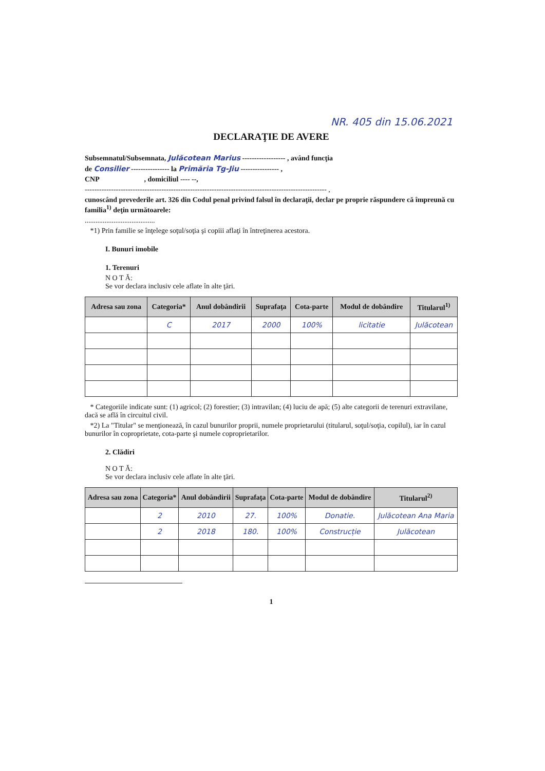NR. 405 din 15.06.2021
DECLARAŢIE DE AVERE
Subsemnatul/Subsemnata, Julăcotean Marius ------------------ , având funcţia
de Consilier ---------------- la Primăria Tg-Jiu ---------------- ,
CNP , domiciliul ---- --,
----------------------------------------------------------------------------------------------------- ,
cunoscând prevederile art. 326 din Codul penal privind falsul în declaraţii, declar pe proprie răspundere că împreună cu familia<sup>1)</sup> deţin următoarele:
.......................................
*1) Prin familie se înţelege soţul/soţia şi copiii aflaţi în întreţinerea acestora.
I. Bunuri imobile
1. Terenuri
N O T Ă:
Se vor declara inclusiv cele aflate în alte ţări.
| Adresa sau zona | Categoria* | Anul dobândirii | Suprafaţa | Cota-parte | Modul de dobândire | Titularul<sup>1)</sup> |
| --- | --- | --- | --- | --- | --- | --- |
| | C | 2017 | 2000 | 100% | licitatie | Julăcotean |
* Categoriile indicate sunt: (1) agricol; (2) forestier; (3) intravilan; (4) luciu de apă; (5) alte categorii de terenuri extravilane, dacă se află în circuitul civil.
*2) La "Titular" se menţionează, în cazul bunurilor proprii, numele proprietarului (titularul, soţul/soţia, copilul), iar în cazul bunurilor în coproprietate, cota-parte şi numele coproprietarilor.
2. Clădiri
N O T Ă:
Se vor declara inclusiv cele aflate în alte ţări.
| Adresa sau zona | Categoria* | Anul dobândirii | Suprafaţa | Cota-parte | Modul de dobândire | Titularul<sup>2)</sup> |
| --- | --- | --- | --- | --- | --- | --- |
| | 2 | 2010 | 27. | 100% | Donatie. | Julăcotean Ana Maria |
| | 2 | 2018 | 180. | 100% | Construcție | Julăcotean |
1